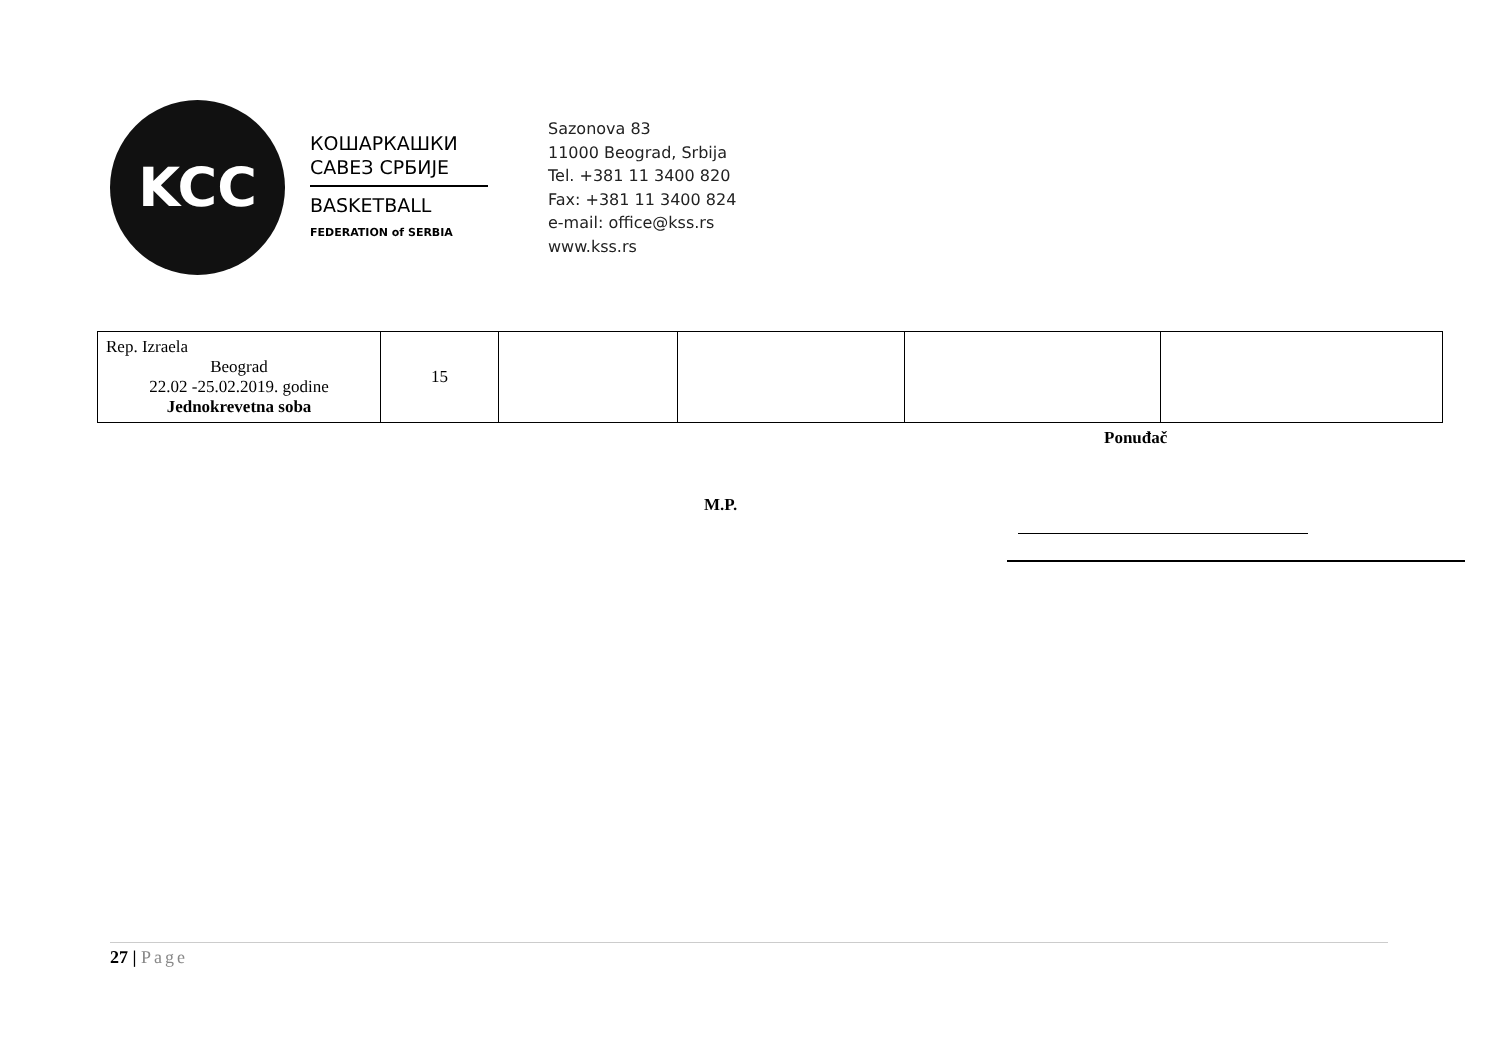KCC
КОШАРКАШКИ
САВЕЗ СРБИЈЕ
BASKETBALL
FEDERATION of SERBIA
Sazonova 83
11000 Beograd, Srbija
Tel. +381 11 3400 820
Fax: +381 11 3400 824
e-mail: office@kss.rs
www.kss.rs
| Rep. Izraela Beograd 22.02 -25.02.2019. godine Jednokrevetna soba | 15 | | | | |
Ponuđač
M.P.
27 | Page